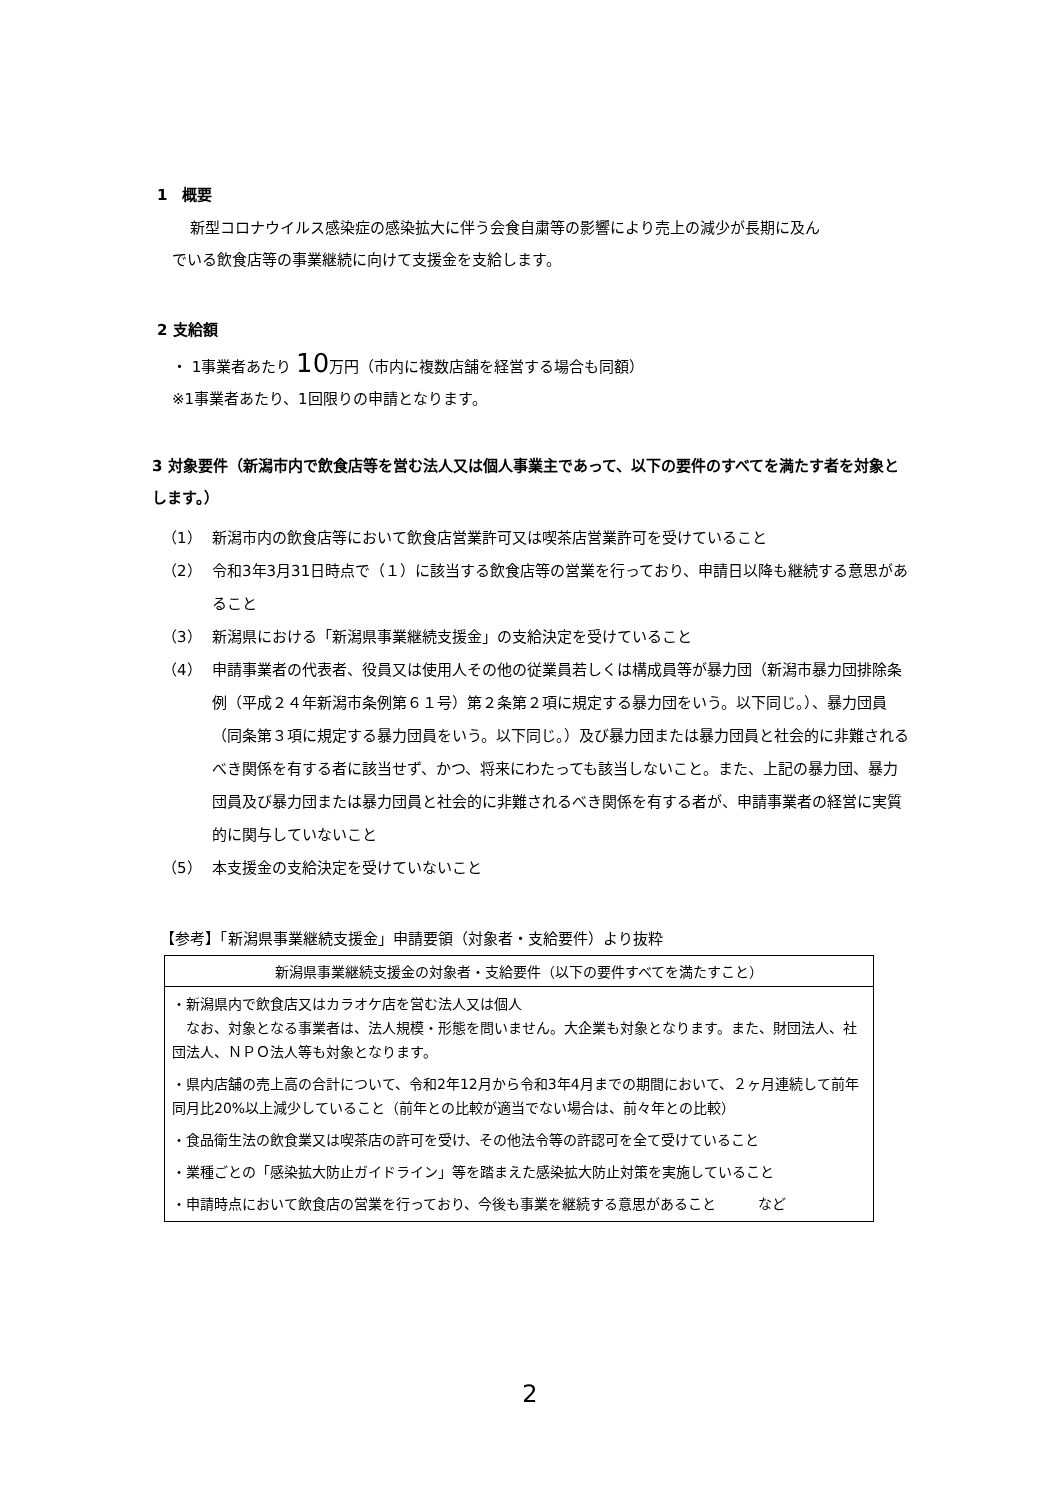1　概要
新型コロナウイルス感染症の感染拡大に伴う会食自粛等の影響により売上の減少が長期に及ん
でいる飲食店等の事業継続に向けて支援金を支給します。
2 支給額
・ 1事業者あたり 10万円（市内に複数店舗を経営する場合も同額）
※1事業者あたり、1回限りの申請となります。
3 対象要件（新潟市内で飲食店等を営む法人又は個人事業主であって、以下の要件のすべてを満たす者を対象とします。）
（1） 新潟市内の飲食店等において飲食店営業許可又は喫茶店営業許可を受けていること
（2） 令和3年3月31日時点で（１）に該当する飲食店等の営業を行っており、申請日以降も継続する意思があること
（3） 新潟県における「新潟県事業継続支援金」の支給決定を受けていること
（4） 申請事業者の代表者、役員又は使用人その他の従業員若しくは構成員等が暴力団（新潟市暴力団排除条例（平成２４年新潟市条例第６１号）第２条第２項に規定する暴力団をいう。以下同じ。）、暴力団員（同条第３項に規定する暴力団員をいう。以下同じ。）及び暴力団または暴力団員と社会的に非難されるべき関係を有する者に該当せず、かつ、将来にわたっても該当しないこと。また、上記の暴力団、暴力団員及び暴力団または暴力団員と社会的に非難されるべき関係を有する者が、申請事業者の経営に実質的に関与していないこと
（5） 本支援金の支給決定を受けていないこと
【参考】「新潟県事業継続支援金」申請要領（対象者・支給要件）より抜粋
| 新潟県事業継続支援金の対象者・支給要件（以下の要件すべてを満たすこと） |
| --- |
| ・新潟県内で飲食店又はカラオケ店を営む法人又は個人 なお、対象となる事業者は、法人規模・形態を問いません。大企業も対象となります。また、財団法人、社団法人、ＮＰＯ法人等も対象となります。 ・県内店舗の売上高の合計について、令和2年12月から令和3年4月までの期間において、２ヶ月連続して前年同月比20%以上減少していること（前年との比較が適当でない場合は、前々年との比較） ・食品衛生法の飲食業又は喫茶店の許可を受け、その他法令等の許認可を全て受けていること ・業種ごとの「感染拡大防止ガイドライン」等を踏まえた感染拡大防止対策を実施していること ・申請時点において飲食店の営業を行っており、今後も事業を継続する意思があること など |
2